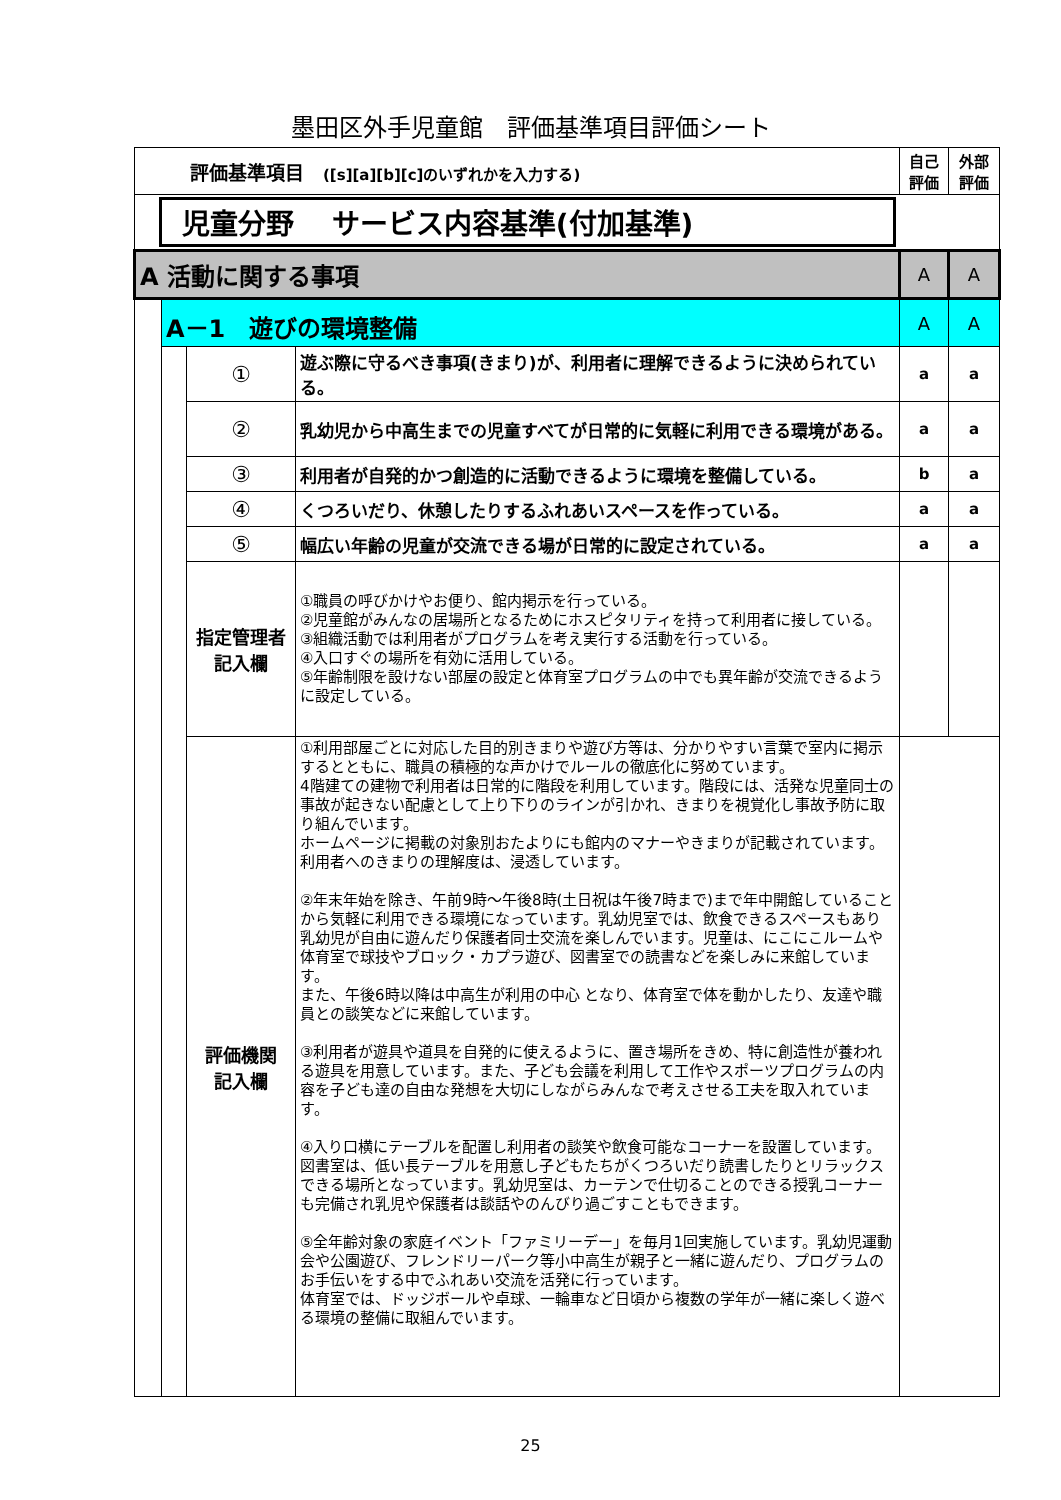墨田区外手児童館　評価基準項目評価シート
| 評価基準項目 ([s][a][b][c]のいずれかを入力する) | | | | 自己 評価 | 外部 評価 |
| 児童分野 サービス内容基準(付加基準) | | | | | |
| A 活動に関する事項 | | | | A | A |
| | A－1 遊びの環境整備 | | | A | A |
| | | ① | 遊ぶ際に守るべき事項(きまり)が、利用者に理解できるように決められている。 | a | a |
| | | ② | 乳幼児から中高生までの児童すべてが日常的に気軽に利用できる環境がある。 | a | a |
| | | ③ | 利用者が自発的かつ創造的に活動できるように環境を整備している。 | b | a |
| | | ④ | くつろいだり、休憩したりするふれあいスペースを作っている。 | a | a |
| | | ⑤ | 幅広い年齢の児童が交流できる場が日常的に設定されている。 | a | a |
| | | 指定管理者 記入欄 | ①職員の呼びかけやお便り、館内掲示を行っている。 ②児童館がみんなの居場所となるためにホスピタリティを持って利用者に接している。 ③組織活動では利用者がプログラムを考え実行する活動を行っている。 ④入口すぐの場所を有効に活用している。 ⑤年齢制限を設けない部屋の設定と体育室プログラムの中でも異年齢が交流できるように設定している。 | | |
| | | 評価機関 記入欄 | ①利用部屋ごとに対応した目的別きまりや遊び方等は、分かりやすい言葉で室内に掲示するとともに、職員の積極的な声かけでルールの徹底化に努めています。 4階建ての建物で利用者は日常的に階段を利用しています。階段には、活発な児童同士の事故が起きない配慮として上り下りのラインが引かれ、きまりを視覚化し事故予防に取り組んでいます。 ホームページに掲載の対象別おたよりにも館内のマナーやきまりが記載されています。 利用者へのきまりの理解度は、浸透しています。 ②年末年始を除き、午前9時～午後8時(土日祝は午後7時まで)まで年中開館していることから気軽に利用できる環境になっています。乳幼児室では、飲食できるスペースもあり乳幼児が自由に遊んだり保護者同士交流を楽しんでいます。児童は、にこにこルームや体育室で球技やブロック・カプラ遊び、図書室での読書などを楽しみに来館しています。 また、午後6時以降は中高生が利用の中心 となり、体育室で体を動かしたり、友達や職員との談笑などに来館しています。 ③利用者が遊具や道具を自発的に使えるように、置き場所をきめ、特に創造性が養われる遊具を用意しています。また、子ども会議を利用して工作やスポーツプログラムの内容を子ども達の自由な発想を大切にしながらみんなで考えさせる工夫を取入れています。 ④入り口横にテーブルを配置し利用者の談笑や飲食可能なコーナーを設置しています。図書室は、低い長テーブルを用意し子どもたちがくつろいだり読書したりとリラックスできる場所となっています。乳幼児室は、カーテンで仕切ることのできる授乳コーナーも完備され乳児や保護者は談話やのんびり過ごすこともできます。 ⑤全年齢対象の家庭イベント「ファミリーデー」を毎月1回実施しています。乳幼児運動会や公園遊び、フレンドリーパーク等小中高生が親子と一緒に遊んだり、プログラムのお手伝いをする中でふれあい交流を活発に行っています。 体育室では、ドッジボールや卓球、一輪車など日頃から複数の学年が一緒に楽しく遊べる環境の整備に取組んでいます。 | | |
25